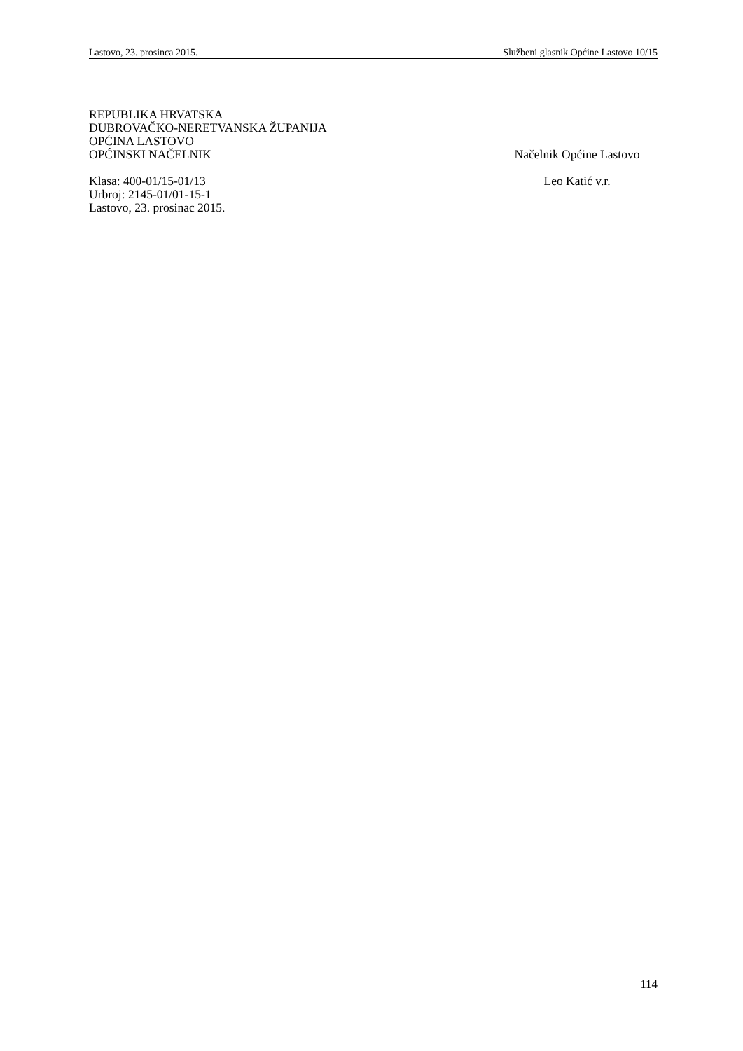Lastovo, 23. prosinca 2015. Službeni glasnik Općine Lastovo 10/15
REPUBLIKA HRVATSKA
DUBROVAČKO-NERETVANSKA ŽUPANIJA
OPĆINA LASTOVO
OPĆINSKI NAČELNIK Načelnik Općine Lastovo
Klasa: 400-01/15-01/13 Leo Katić v.r.
Urbroj: 2145-01/01-15-1
Lastovo, 23. prosinac 2015.
114